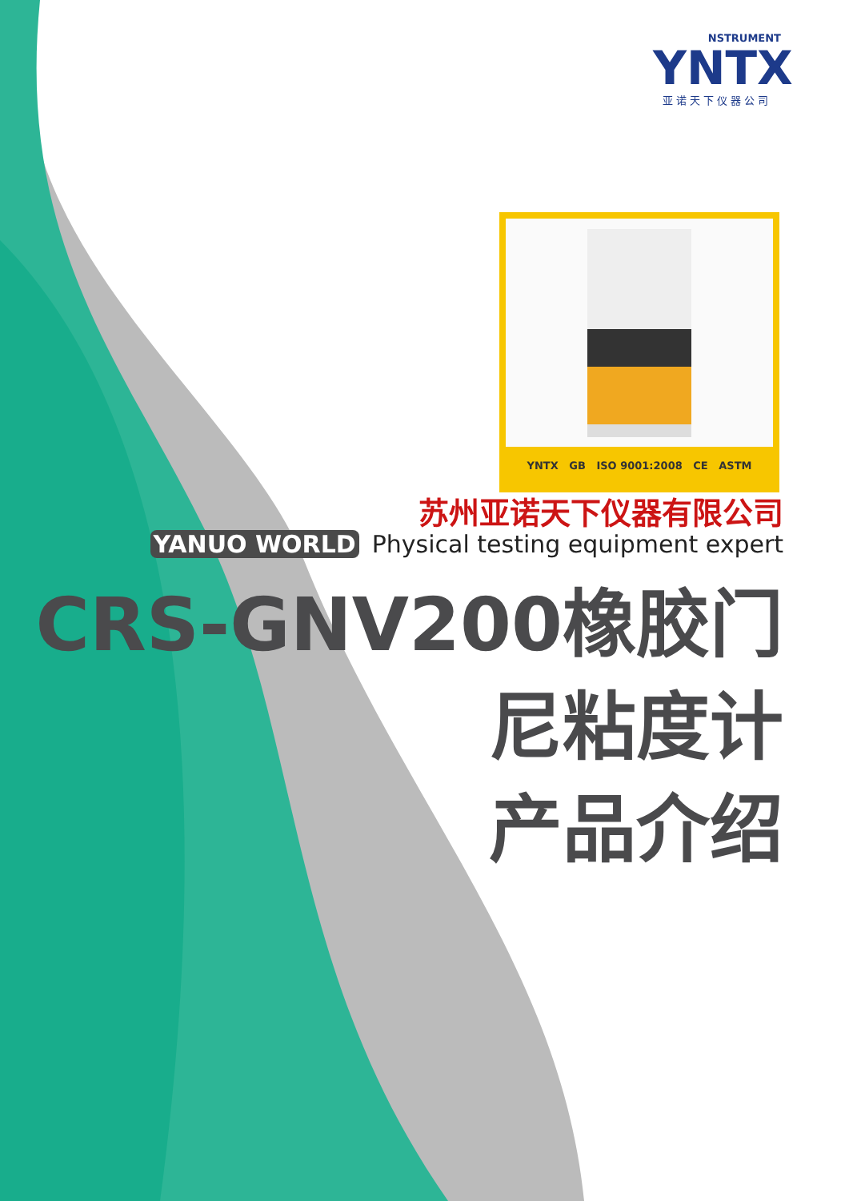NSTRUMENT
YNTX
亚诺天下仪器公司
YNTX GB ISO 9001:2008 CE ASTM
苏州亚诺天下仪器有限公司
YANUO WORLD Physical testing equipment expert
CRS-GNV200橡胶门
尼粘度计
产品介绍